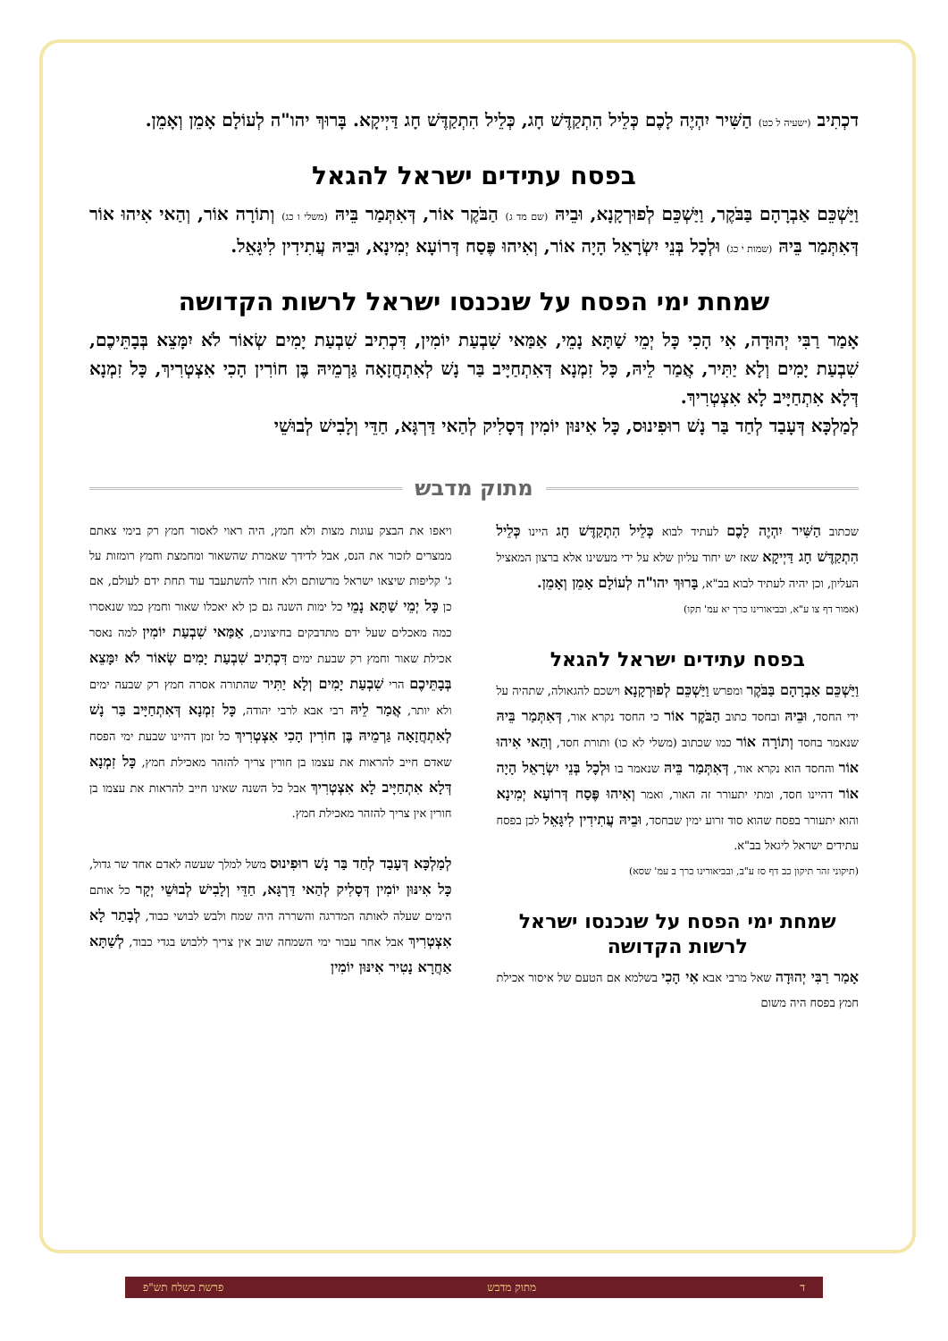דכְתִיב (ישעיה ל כט) הַשִּׁיר יִהְיֶה לָכֶם כְּלֵיל הִתְקַדֶּשׁ חָג, כְּלֵיל הִתְקַדֶּשׁ חָג דַּיְיקָא. בָּרוּךְ יהו"ה לְעוֹלָם אָמֵן וְאָמֵן.
בפסח עתידים ישראל להגאל
וַיַּשְׁכֵּם אַבְרָהָם בַּבֹּקֶר, וַיַּשְׁכֵּם לְפוּרְקָנָא, וּבֵיהּ (שם מד ג) הַבֹּקֶר אוֹר, דְּאִתְּמַר בֵּיהּ (משלי ו כג) וְתוֹרָה אוֹר, וְהַאי אִיהוּ אוֹר דְּאִתְּמַר בֵּיהּ (שמות י כג) וּלְכָל בְּנֵי יִשְׂרָאֵל הָיָה אוֹר, וְאִיהוּ פֶּסַח דְּרוֹעָא יְמִינָא, וּבֵיהּ עֲתִידִין לִיגָּאֵל.
שמחת ימי הפסח על שנכנסו ישראל לרשות הקדושה
אָמַר רַבִּי יְהוּדָה, אִי הָכִי כָּל יְמֵי שַׁתָּא נָמֵי, אַמַּאי שִׁבְעַת יוֹמִין, דִּכְתִיב שִׁבְעַת יָמִים שְׂאוֹר לֹא יִמָּצֵא בְּבָתֵּיכֶם, שִׁבְעַת יָמִים וְלָא יַתִּיר, אֲמַר לֵיהּ, כָּל זִמְנָא דְּאִתְחַיָּיב בַּר נָשׁ לְאִתְחֲזָאָה גַּרְמֵיהּ בֶּן חוֹרִין הָכִי אִצְטְרִיךְ, כָּל זִמְנָא דְּלָא אִתְחַיָּיב לָא אִצְטְרִיךְ.
לְמַלְכָּא דְּעָבַד לְחַד בַּר נָשׁ רוּפִינוּס, כָּל אִינּוּן יוֹמִין דְּסָלִיק לְהַאי דַּרְגָּא, חַדֵּי וְלָבִישׁ לְבוּשֵׁי
מתוק מדבש
שכתוב הַשִּׁיר יִהְיֶה לָכֶם לעתיד לבוא כְּלֵיל הִתְקַדֶּשׁ חָג היינו כְּלֵיל הִתְקַדֶּשׁ חָג דַּיְיקָא שאז יש יחוד עליון שלא על ידי מעשינו אלא ברצון המאציל העליון, וכן יהיה לעתיד לבוא בב"א, בָּרוּךְ יהו"ה לְעוֹלָם אָמֵן וְאָמֵן.
(אמור דף צו ע"א, ובביאורינו כרך יא עמ' תקו)
בפסח עתידים ישראל להגאל
וַיַּשְׁכֵּם אַבְרָהָם בַּבֹּקֶר ומפרש וַיַּשְׁכֵּם לְפוּרְקָנָא וישכם להגאולה, שתהיה על ידי החסד, וּבֵיהּ ובחסד כתוב הַבֹּקֶר אוֹר כי החסד נקרא אור, דְּאִתְּמַר בֵּיהּ שנאמר בחסד וְתוֹרָה אוֹר כמו שכתוב (משלי לא כו) ותורת חסד, וְהַאי אִיהוּ אוֹר והחסד הוא נקרא אור, דְּאִתְּמַר בֵּיהּ שנאמר בו וּלְכָל בְּנֵי יִשְׂרָאֵל הָיָה אוֹר דהיינו חסד, ומתי יתעורר זה האור, ואמר וְאִיהוּ פֶּסַח דְּרוֹעָא יְמִינָא והוא יתעורר בפסח שהוא סוד זרוע ימין שבחסד, וּבֵיהּ עֲתִידִין לִיגָּאֵל לכן בפסח עתידים ישראל ליגאל בב"א.
(תיקוני זהר תיקון כב דף סז ע"ב, ובביאורינו כרך ב עמ' שסא)
שמחת ימי הפסח על שנכנסו ישראל לרשות הקדושה
אָמַר רַבִּי יְהוּדָה שאל מרבי אבא אִי הָכִי בשלמא אם הטעם של איסור אכילת חמץ בפסח היה משום
ויאפו את הבצק עוגות מצות ולא חמץ, היה ראוי לאסור חמץ רק בימי צאתם ממצרים לזכור את הנס, אבל לדידך שאמרת שהשאור ומחמצת וחמץ רומזות על ג' קליפות שיצאו ישראל מרשותם ולא חזרו להשתעבד עוד תחת ידם לעולם, אם כן כָּל יְמֵי שַׁתָּא נָמֵי כל ימות השנה גם כן לא יאכלו שאור וחמץ כמו שנאסרו כמה מאכלים שעל ידם מתדבקים בחיצונים, אַמַּאי שִׁבְעַת יוֹמִין למה נאסר אכילת שאור וחמץ רק שבעת ימים דִּכְתִיב שִׁבְעַת יָמִים שְׂאוֹר לֹא יִמָּצֵא בְּבָתֵּיכֶם הרי שִׁבְעַת יָמִים וְלָא יַתִּיר שהתורה אסרה חמץ רק שבעה ימים ולא יותר, אֲמַר לֵיהּ רבי אבא לרבי יהודה, כָּל זִמְנָא דְּאִתְחַיָּיב בַּר נָשׁ לְאִתְחֲזָאָה גַּרְמֵיהּ בֶּן חוֹרִין הָכִי אִצְטְרִיךְ כל זמן דהיינו שבעת ימי הפסח שאדם חייב להראות את עצמו בן חורין צריך להזהר מאכילת חמץ, כָּל זִמְנָא דְּלָא אִתְחַיָּיב לָא אִצְטְרִיךְ אבל כל השנה שאינו חייב להראות את עצמו בן חורין אין צריך להזהר מאכילת חמץ.
לְמַלְכָּא דְּעָבַד לְחַד בַּר נָשׁ רוּפִינוּס משל למלך שעשה לאדם אחד שר גדול, כָּל אִינּוּן יוֹמִין דְּסָלִיק לְהַאי דַּרְגָּא, חַדֵּי וְלָבִישׁ לְבוּשֵׁי יְקָר כל אותם הימים שעלה לאותה המדרגה והשררה היה שמח ולבש לבושי כבוד, לְבָתַר לָא אִצְטְרִיךְ אבל אחר עבור ימי השמחה שוב אין צריך ללבוש בגדי כבוד, לְשַׁתָּא אַחֲרָא נָטִיר אִינּוּן יוֹמִין
ד מתוק מדבש פרשת בשלח תש"פ